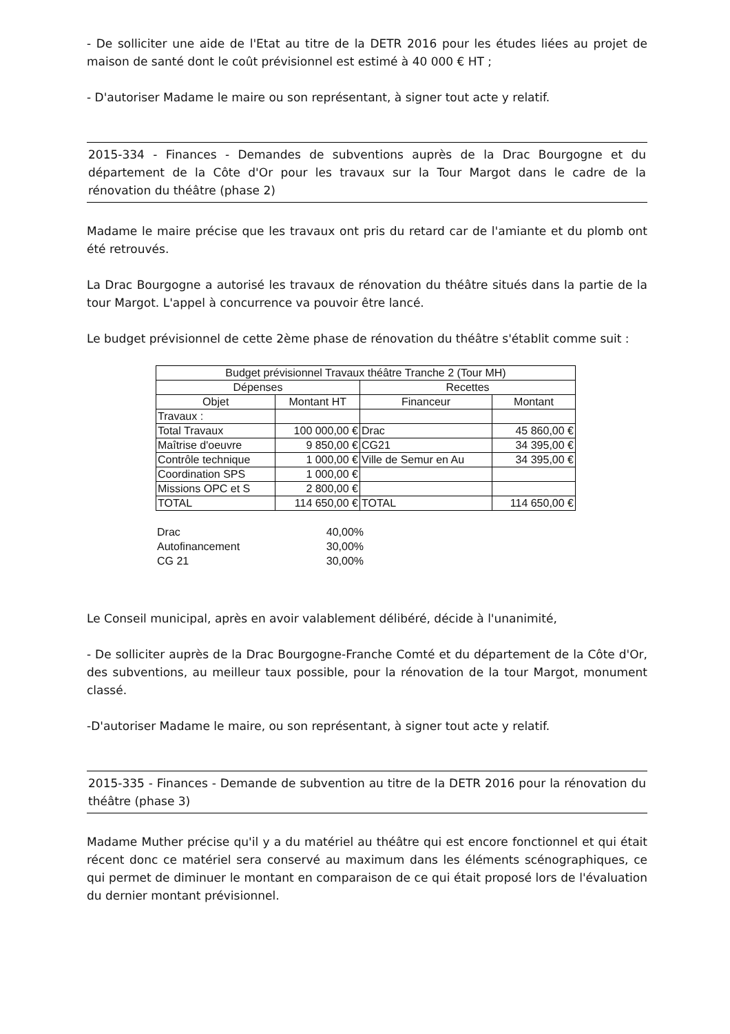- De solliciter une aide de l'Etat au titre de la DETR 2016 pour les études liées au projet de maison de santé dont le coût prévisionnel est estimé à 40 000 € HT ;
- D'autoriser Madame le maire ou son représentant, à signer tout acte y relatif.
2015-334 - Finances - Demandes de subventions auprès de la Drac Bourgogne et du département de la Côte d'Or pour les travaux sur la Tour Margot dans le cadre de la rénovation du théâtre (phase 2)
Madame le maire précise que les travaux ont pris du retard car de l'amiante et du plomb ont été retrouvés.
La Drac Bourgogne a autorisé les travaux de rénovation du théâtre situés dans la partie de la tour Margot. L'appel à concurrence va pouvoir être lancé.
Le budget prévisionnel de cette 2ème phase de rénovation du théâtre s'établit comme suit :
| Budget prévisionnel Travaux théâtre Tranche 2 (Tour MH) | | | |
| --- | --- | --- | --- |
| Dépenses | | Recettes | |
| Objet | Montant HT | Financeur | Montant |
| Travaux : | | | |
| Total Travaux | 100 000,00 € | Drac | 45 860,00 € |
| Maîtrise d'oeuvre | 9 850,00 € | CG21 | 34 395,00 € |
| Contrôle technique | 1 000,00 € | Ville de Semur en Au | 34 395,00 € |
| Coordination SPS | 1 000,00 € | | |
| Missions OPC et S | 2 800,00 € | | |
| TOTAL | 114 650,00 € | TOTAL | 114 650,00 € |
Drac 40,00%
Autofinancement 30,00%
CG 21 30,00%
Le Conseil municipal, après en avoir valablement délibéré, décide à l'unanimité,
- De solliciter auprès de la Drac Bourgogne-Franche Comté et du département de la Côte d'Or, des subventions, au meilleur taux possible, pour la rénovation de la tour Margot, monument classé.
-D'autoriser Madame le maire, ou son représentant, à signer tout acte y relatif.
2015-335 - Finances - Demande de subvention au titre de la DETR 2016 pour la rénovation du théâtre (phase 3)
Madame Muther précise qu'il y a du matériel au théâtre qui est encore fonctionnel et qui était récent donc ce matériel sera conservé au maximum dans les éléments scénographiques, ce qui permet de diminuer le montant en comparaison de ce qui était proposé lors de l'évaluation du dernier montant prévisionnel.